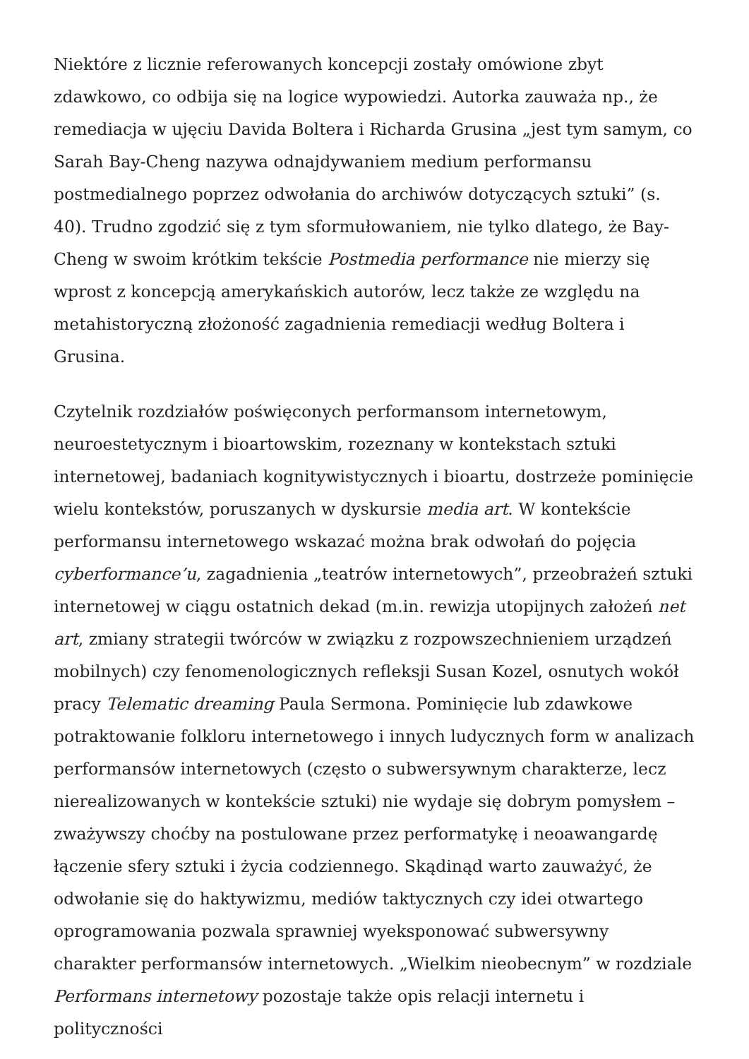Niektóre z licznie referowanych koncepcji zostały omówione zbyt zdawkowo, co odbija się na logice wypowiedzi. Autorka zauważa np., że remediacja w ujęciu Davida Boltera i Richarda Grusina „jest tym samym, co Sarah Bay-Cheng nazywa odnajdywaniem medium performansu postmedialnego poprzez odwołania do archiwów dotyczących sztuki” (s. 40). Trudno zgodzić się z tym sformułowaniem, nie tylko dlatego, że Bay-Cheng w swoim krótkim tekście Postmedia performance nie mierzy się wprost z koncepcją amerykańskich autorów, lecz także ze względu na metahistoryczną złożoność zagadnienia remediacji według Boltera i Grusina.
Czytelnik rozdziałów poświęconych performansom internetowym, neuroestetycznym i bioartowskim, rozeznany w kontekstach sztuki internetowej, badaniach kognitywistycznych i bioartu, dostrzeże pominięcie wielu kontekstów, poruszanych w dyskursie media art. W kontekście performansu internetowego wskazać można brak odwołań do pojęcia cyberformance’u, zagadnienia „teatrów internetowych”, przeobrażeń sztuki internetowej w ciągu ostatnich dekad (m.in. rewizja utopijnych założeń net art, zmiany strategii twórców w związku z rozpowszechnieniem urządzeń mobilnych) czy fenomenologicznych refleksji Susan Kozel, osnutych wokół pracy Telematic dreaming Paula Sermona. Pominięcie lub zdawkowe potraktowanie folkloru internetowego i innych ludycznych form w analizach performansów internetowych (często o subwersywnym charakterze, lecz nierealizowanych w kontekście sztuki) nie wydaje się dobrym pomysłem – zważywszy choćby na postulowane przez performatykę i neoawangardę łączenie sfery sztuki i życia codziennego. Skądinąd warto zauważyć, że odwołanie się do haktywizmu, mediów taktycznych czy idei otwartego oprogramowania pozwala sprawniej wyeksponować subwersywny charakter performansów internetowych. „Wielkim nieobecnym” w rozdziale Performans internetowy pozostaje także opis relacji internetu i polityczności